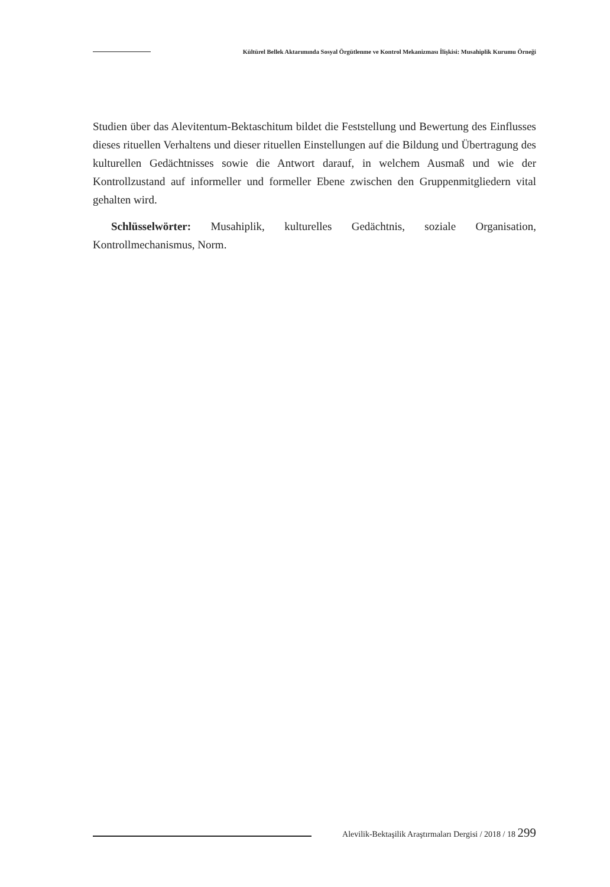Kültürel Bellek Aktarımında Sosyal Örgütlenme ve Kontrol Mekanizması İlişkisi: Musahiplik Kurumu Örneği
Studien über das Alevitentum-Bektaschitum bildet die Feststellung und Bewertung des Einflusses dieses rituellen Verhaltens und dieser rituellen Einstellungen auf die Bildung und Übertragung des kulturellen Gedächtnisses sowie die Antwort darauf, in welchem Ausmaß und wie der Kontrollzustand auf informeller und formeller Ebene zwischen den Gruppenmitgliedern vital gehalten wird.
Schlüsselwörter: Musahiplik, kulturelles Gedächtnis, soziale Organisation, Kontrollmechanismus, Norm.
Alevilik-Bektaşilik Araştırmaları Dergisi / 2018 / 18 299